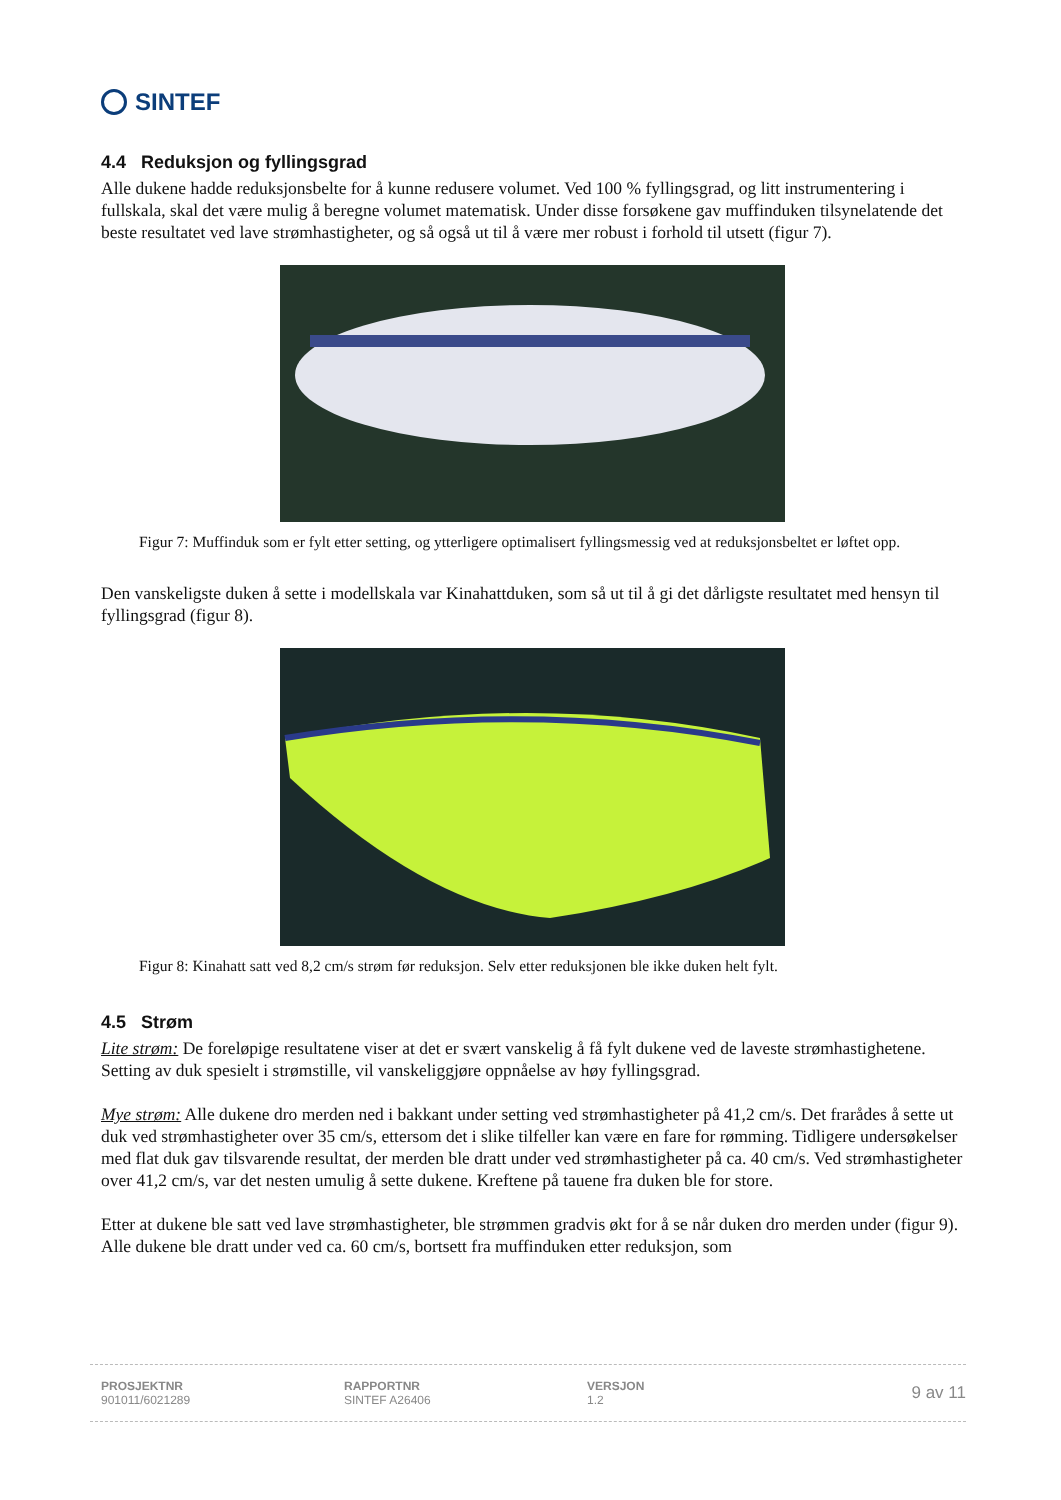SINTEF
4.4 Reduksjon og fyllingsgrad
Alle dukene hadde reduksjonsbelte for å kunne redusere volumet. Ved 100 % fyllingsgrad, og litt instrumentering i fullskala, skal det være mulig å beregne volumet matematisk. Under disse forsøkene gav muffinduken tilsynelatende det beste resultatet ved lave strømhastigheter, og så også ut til å være mer robust i forhold til utsett (figur 7).
Figur 7: Muffinduk som er fylt etter setting, og ytterligere optimalisert fyllingsmessig ved at reduksjonsbeltet er løftet opp.
Den vanskeligste duken å sette i modellskala var Kinahattduken, som så ut til å gi det dårligste resultatet med hensyn til fyllingsgrad (figur 8).
Figur 8: Kinahatt satt ved 8,2 cm/s strøm før reduksjon. Selv etter reduksjonen ble ikke duken helt fylt.
4.5 Strøm
Lite strøm: De foreløpige resultatene viser at det er svært vanskelig å få fylt dukene ved de laveste strømhastighetene. Setting av duk spesielt i strømstille, vil vanskeliggjøre oppnåelse av høy fyllingsgrad.
Mye strøm: Alle dukene dro merden ned i bakkant under setting ved strømhastigheter på 41,2 cm/s. Det frarådes å sette ut duk ved strømhastigheter over 35 cm/s, ettersom det i slike tilfeller kan være en fare for rømming. Tidligere undersøkelser med flat duk gav tilsvarende resultat, der merden ble dratt under ved strømhastigheter på ca. 40 cm/s. Ved strømhastigheter over 41,2 cm/s, var det nesten umulig å sette dukene. Kreftene på tauene fra duken ble for store.
Etter at dukene ble satt ved lave strømhastigheter, ble strømmen gradvis økt for å se når duken dro merden under (figur 9). Alle dukene ble dratt under ved ca. 60 cm/s, bortsett fra muffinduken etter reduksjon, som
PROSJEKTNR
901011/6021289
RAPPORTNR
SINTEF A26406
VERSJON
1.2
9 av 11